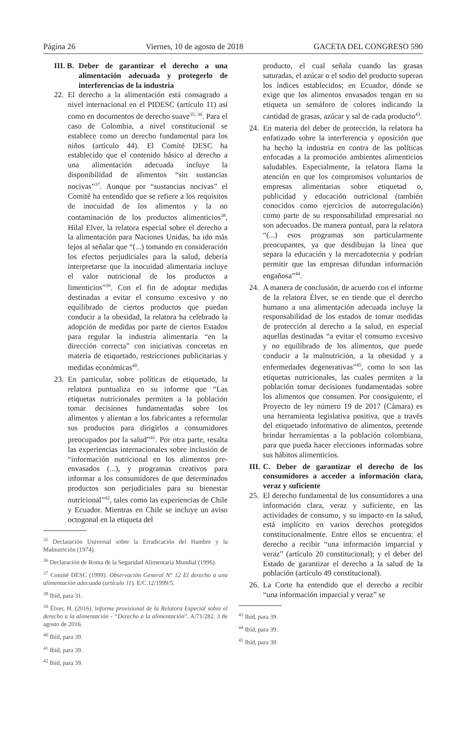Página 26 Viernes, 10 de agosto de 2018 GACETA DEL CONGRESO 590
III. B.
Deber de garantizar el derecho a una alimentación adecuada y protegerlo de interferencias de la industria
22.
El derecho a la alimentación está consagrado a nivel internacional en el PIDESC (artículo 11) así como en documentos de derecho suave<sup>35, 36</sup>. Para el caso de Colombia, a nivel constitucional se establece como un derecho fundamental para los niños (artículo 44). El Comité DESC ha establecido que el contenido básico al derecho a una alimentación adecuada incluye la disponibilidad de alimentos “sin sustancias nocivas”<sup>37</sup>. Aunque por “sustancias nocivas” el Comité ha entendido que se refiere a los requisitos de inocuidad de los alimentos y la no contaminación de los productos alimenticios<sup>38</sup>, Hilal Elver, la relatora especial sobre el derecho a la alimentación para Naciones Unidas, ha ido más lejos al señalar que “(...) tomando en consideración los efectos perjudiciales para la salud, debería interpretarse que la inocuidad alimentaria incluye el valor nutricional de los productos a limenticios”<sup>39</sup>. Con el fin de adoptar medidas destinadas a evitar el consumo excesivo y no equilibrado de ciertos productos que puedan conducir a la obesidad, la relatora ha celebrado la adopción de medidas por parte de ciertos Estados para regular la industria alimentaria “en la dirección correcta” con iniciativas concretas en materia de etiquetado, restricciones publicitarias y medidas económicas<sup>40</sup>.
23.
En particular, sobre políticas de etiquetado, la relatora puntualiza en su informe que “Las etiquetas nutricionales permiten a la población tomar decisiones fundamentadas sobre los alimentos y alientan a los fabricantes a reformular sus productos para dirigirlos a consumidores preocupados por la salud”<sup>41</sup>. Por otra parte, resalta las experiencias internacionales sobre inclusión de “información nutricional en los alimentos pre-envasados (...), y programas creativos para informar a los consumidores de que determinados productos son perjudiciales para su bienestar nutricional”<sup>42</sup>, tales como las experiencias de Chile y Ecuador. Mientras en Chile se incluye un aviso octogonal en la etiqueta del
<sup>35</sup> Declaración Universal sobre la Erradicación del Hambre y la Malnutrición (1974).
<sup>36</sup> Declaración de Roma de la Seguridad Alimentaria Mundial (1996).
<sup>37</sup> Comité DESC (1999). Observación General N° 12 El derecho a una alimentación adecuada (artículo 11). E/C.12/1999/5.
<sup>38</sup> Ibíd, para 31.
<sup>39</sup> Élver, H. (2016). Informe provisional de la Relatora Especial sobre el derecho a la alimentación - “Derecho a la alimentación”. A/71/282. 3 de agosto de 2016.
<sup>40</sup> Ibíd, para 39.
<sup>41</sup> Ibíd, para 39.
<sup>42</sup> Ibíd, para 39.
producto, el cual señala cuando las grasas saturadas, el azúcar o el sodio del producto superan los índices establecidos; en Ecuador, dónde se exige que los alimentos envasados tengan en su etiqueta un semáforo de colores indicando la cantidad de grasas, azúcar y sal de cada producto<sup>43</sup>.
24.
En materia del deber de protección, la relatora ha enfatizado sobre la interferencia y oposición que ha hecho la industria en contra de las políticas enfocadas a la promoción ambientes alimenticios saludables. Especialmente, la relatora llama la atención en que los compromisos voluntarios de empresas alimentarias sobre etiquetad o, publicidad y educación nutricional (también conocidos como ejercicios de autorregulación) como parte de su responsabilidad empresarial no son adecuados. De manera puntual, para la relatora “(...) esos programas son particularmente preocupantes, ya que desdibujan la línea que separa la educación y la mercadotecnia y podrían permitir que las empresas difundan información engañosa”<sup>44</sup>.
24.
A manera de conclusión, de acuerdo con el informe de la relatora Élver, se en tiende que el derecho humano a una alimentación adecuada incluye la responsabilidad de los estados de tomar medidas de protección al derecho a la salud, en especial aquellas destinadas “a evitar el consumo excesivo y no equilibrado de los alimentos, que puede conducir a la malnutrición, a la obesidad y a enfermedades degenerativas”<sup>45</sup>, como lo son las etiquetas nutricionales, las cuales permiten a la población tomar decisiones fundamentadas sobre los alimentos que consumen. Por consiguiente, el Proyecto de ley número 19 de 2017 (Cámara) es una herramienta legislativa positiva, que a través del etiquetado informativo de alimentos, pretende brindar herramientas a la población colombiana, para que pueda hacer elecciones informadas sobre sus hábitos alimenticios.
III.
C. Deber de garantizar el derecho de los consumidores a acceder a información clara, veraz y suficiente
25.
El derecho fundamental de los consumidores a una información clara, veraz y suficiente, en las actividades de consumo, y su impacto en la salud, está implícito en varios derechos protegidos constitucionalmente. Entre ellos se encuentra: el derecho a recibir “una información imparcial y veraz” (artículo 20 constitucional); y el deber del Estado de garantizar el derecho a la salud de la población (artículo 49 constitucional).
26.
La Corte ha entendido que el derecho a recibir “una información imparcial y veraz” se
<sup>43</sup> Ibíd, para 39.
<sup>44</sup> Ibíd, para 39.
<sup>45</sup> Ibíd, para 39.